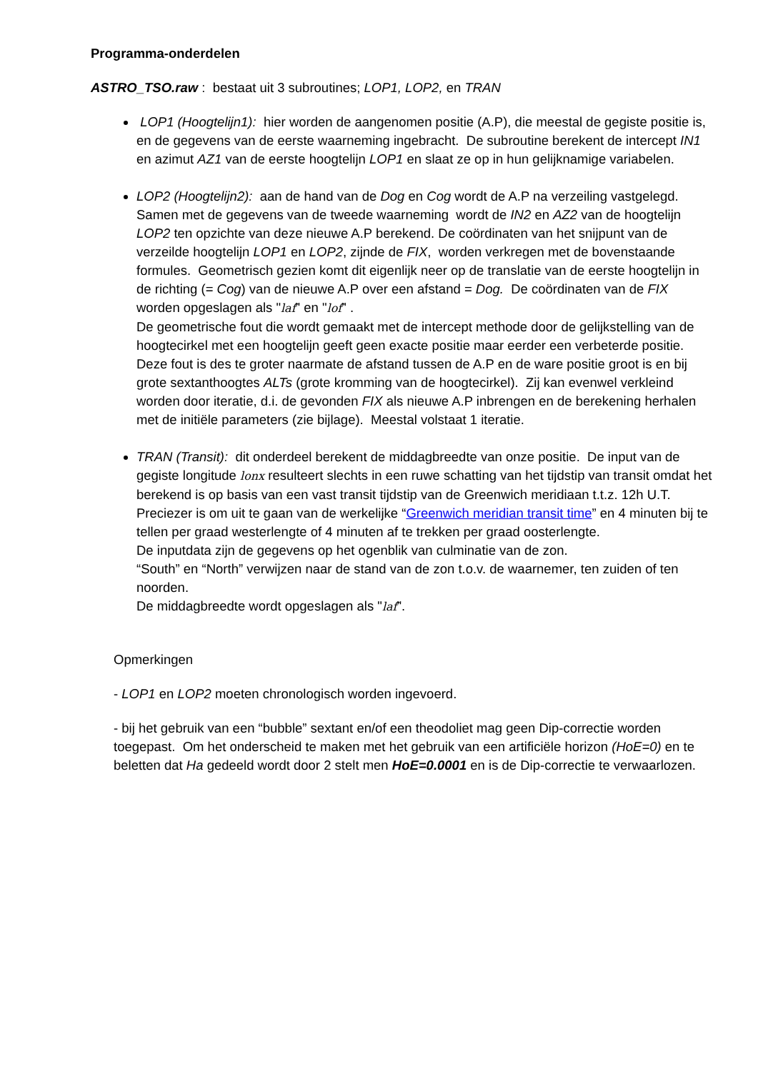Programma-onderdelen
ASTRO_TSO.raw : bestaat uit 3 subroutines; LOP1, LOP2, en TRAN
LOP1 (Hoogtelijn1): hier worden de aangenomen positie (A.P), die meestal de gegiste positie is, en de gegevens van de eerste waarneming ingebracht. De subroutine berekent de intercept IN1 en azimut AZ1 van de eerste hoogtelijn LOP1 en slaat ze op in hun gelijknamige variabelen.
LOP2 (Hoogtelijn2): aan de hand van de Dog en Cog wordt de A.P na verzeiling vastgelegd. Samen met de gegevens van de tweede waarneming wordt de IN2 en AZ2 van de hoogtelijn LOP2 ten opzichte van deze nieuwe A.P berekend. De coördinaten van het snijpunt van de verzeilde hoogtelijn LOP1 en LOP2, zijnde de FIX, worden verkregen met de bovenstaande formules. Geometrisch gezien komt dit eigenlijk neer op de translatie van de eerste hoogtelijn in de richting (= Cog) van de nieuwe A.P over een afstand = Dog. De coördinaten van de FIX worden opgeslagen als "laf" en "lof" .
De geometrische fout die wordt gemaakt met de intercept methode door de gelijkstelling van de hoogtecirkel met een hoogtelijn geeft geen exacte positie maar eerder een verbeterde positie. Deze fout is des te groter naarmate de afstand tussen de A.P en de ware positie groot is en bij grote sextanthoogtes ALTs (grote kromming van de hoogtecirkel). Zij kan evenwel verkleind worden door iteratie, d.i. de gevonden FIX als nieuwe A.P inbrengen en de berekening herhalen met de initiële parameters (zie bijlage). Meestal volstaat 1 iteratie.
TRAN (Transit): dit onderdeel berekent de middagbreedte van onze positie. De input van de gegiste longitude lonx resulteert slechts in een ruwe schatting van het tijdstip van transit omdat het berekend is op basis van een vast transit tijdstip van de Greenwich meridiaan t.t.z. 12h U.T. Preciezer is om uit te gaan van de werkelijke “Greenwich meridian transit time” en 4 minuten bij te tellen per graad westerlengte of 4 minuten af te trekken per graad oosterlengte.
De inputdata zijn de gegevens op het ogenblik van culminatie van de zon.
“South” en “North” verwijzen naar de stand van de zon t.o.v. de waarnemer, ten zuiden of ten noorden.
De middagbreedte wordt opgeslagen als "laf".
Opmerkingen
- LOP1 en LOP2 moeten chronologisch worden ingevoerd.
- bij het gebruik van een “bubble” sextant en/of een theodoliet mag geen Dip-correctie worden toegepast. Om het onderscheid te maken met het gebruik van een artificiële horizon (HoE=0) en te beletten dat Ha gedeeld wordt door 2 stelt men HoE=0.0001 en is de Dip-correctie te verwaarlozen.